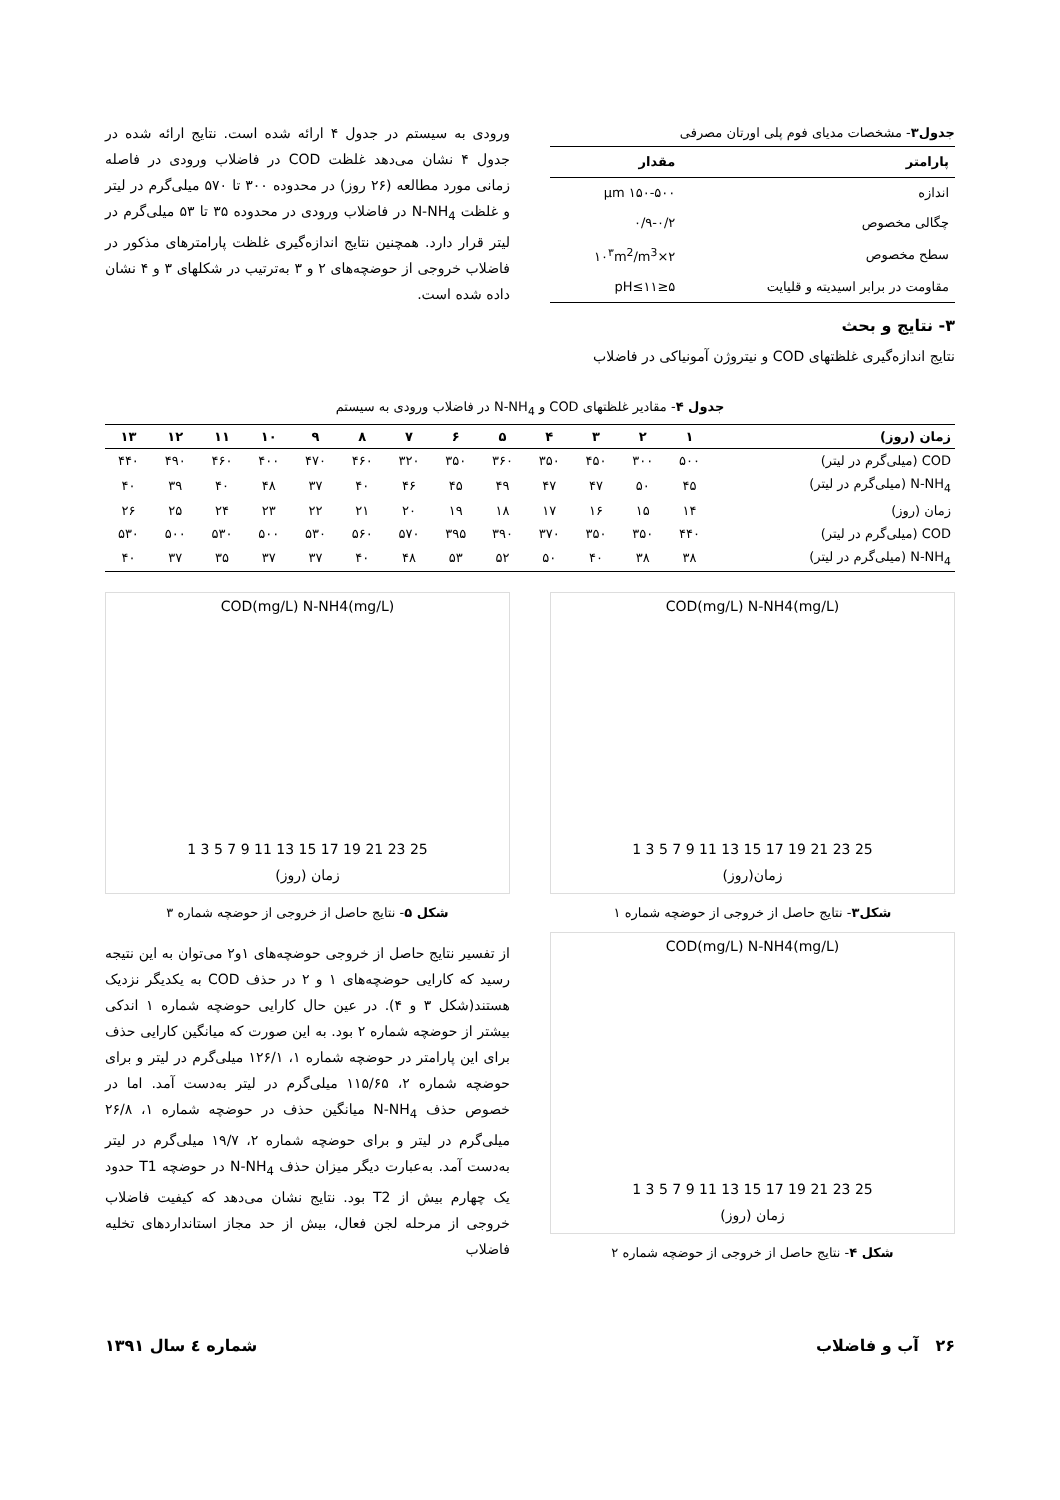جدول۳- مشخصات مدیای فوم پلی اورتان مصرفی
| پارامتر | مقدار |
| --- | --- |
| اندازه | ۱۵۰-۵۰۰ μm |
| چگالی مخصوص | ۰/۹-۰/۲ |
| سطح مخصوص | ۲×۱۰<sup>۳</sup>m<sup>2</sup>/m<sup>3</sup> |
| مقاومت در برابر اسیدیته و قلیایت | ۵≤pH≤۱۱ |
۳- نتایج و بحث
نتایج اندازه‌گیری غلظتهای COD و نیتروژن آمونیاکی در فاضلاب
ورودی به سیستم در جدول ۴ ارائه شده است. نتایج ارائه شده در جدول ۴ نشان می‌دهد غلظت COD در فاضلاب ورودی در فاصله زمانی مورد مطالعه (۲۶ روز) در محدوده ۳۰۰ تا ۵۷۰ میلی‌گرم در لیتر و غلظت N-NH<sub>4</sub> در فاضلاب ورودی در محدوده ۳۵ تا ۵۳ میلی‌گرم در لیتر قرار دارد. همچنین نتایج اندازه‌گیری غلظت پارامترهای مذکور در فاضلاب خروجی از حوضچه‌های ۲ و ۳ به‌ترتیب در شکلهای ۳ و ۴ نشان داده شده است.
جدول ۴- مقادیر غلظتهای COD و N-NH<sub>4</sub> در فاضلاب ورودی به سیستم
| زمان (روز) | ۱ | ۲ | ۳ | ۴ | ۵ | ۶ | ۷ | ۸ | ۹ | ۱۰ | ۱۱ | ۱۲ | ۱۳ |
| --- | --- | --- | --- | --- | --- | --- | --- | --- | --- | --- | --- | --- | --- |
| COD (میلی‌گرم در لیتر) | ۵۰۰ | ۳۰۰ | ۴۵۰ | ۳۵۰ | ۳۶۰ | ۳۵۰ | ۳۲۰ | ۴۶۰ | ۴۷۰ | ۴۰۰ | ۴۶۰ | ۴۹۰ | ۴۴۰ |
| N-NH<sub>4</sub> (میلی‌گرم در لیتر) | ۴۵ | ۵۰ | ۴۷ | ۴۷ | ۴۹ | ۴۵ | ۴۶ | ۴۰ | ۳۷ | ۴۸ | ۴۰ | ۳۹ | ۴۰ |
| زمان (روز) | ۱۴ | ۱۵ | ۱۶ | ۱۷ | ۱۸ | ۱۹ | ۲۰ | ۲۱ | ۲۲ | ۲۳ | ۲۴ | ۲۵ | ۲۶ |
| COD (میلی‌گرم در لیتر) | ۴۴۰ | ۳۵۰ | ۳۵۰ | ۳۷۰ | ۳۹۰ | ۳۹۵ | ۵۷۰ | ۵۶۰ | ۵۳۰ | ۵۰۰ | ۵۳۰ | ۵۰۰ | ۵۳۰ |
| N-NH<sub>4</sub> (میلی‌گرم در لیتر) | ۳۸ | ۳۸ | ۴۰ | ۵۰ | ۵۲ | ۵۳ | ۴۸ | ۴۰ | ۳۷ | ۳۷ | ۳۵ | ۳۷ | ۴۰ |
COD(mg/L) N-NH4(mg/L)
1 3 5 7 9 11 13 15 17 19 21 23 25
زمان(روز)
شکل۳- نتایج حاصل از خروجی از حوضچه شماره ۱
COD(mg/L) N-NH4(mg/L)
1 3 5 7 9 11 13 15 17 19 21 23 25
زمان (روز)
شکل ۴- نتایج حاصل از خروجی از حوضچه شماره ۲
COD(mg/L) N-NH4(mg/L)
1 3 5 7 9 11 13 15 17 19 21 23 25
زمان (روز)
شکل ۵- نتایج حاصل از خروجی از حوضچه شماره ۳
از تفسیر نتایج حاصل از خروجی حوضچه‌های ۱و۲ می‌توان به این نتیجه رسید که کارایی حوضچه‌های ۱ و ۲ در حذف COD به یکدیگر نزدیک هستند(شکل ۳ و ۴). در عین حال کارایی حوضچه شماره ۱ اندکی بیشتر از حوضچه شماره ۲ بود. به این صورت که میانگین کارایی حذف برای این پارامتر در حوضچه شماره ۱، ۱۲۶/۱ میلی‌گرم در لیتر و برای حوضچه شماره ۲، ۱۱۵/۶۵ میلی‌گرم در لیتر به‌دست آمد. اما در خصوص حذف N-NH<sub>4</sub> میانگین حذف در حوضچه شماره ۱، ۲۶/۸ میلی‌گرم در لیتر و برای حوضچه شماره ۲، ۱۹/۷ میلی‌گرم در لیتر به‌دست آمد. به‌عبارت دیگر میزان حذف N-NH<sub>4</sub> در حوضچه T1 حدود یک چهارم بیش از T2 بود. نتایج نشان می‌دهد که کیفیت فاضلاب خروجی از مرحله لجن فعال، بیش از حد مجاز استانداردهای تخلیه فاضلاب
۲۶ آب و فاضلاب شماره ٤ سال ۱۳۹۱